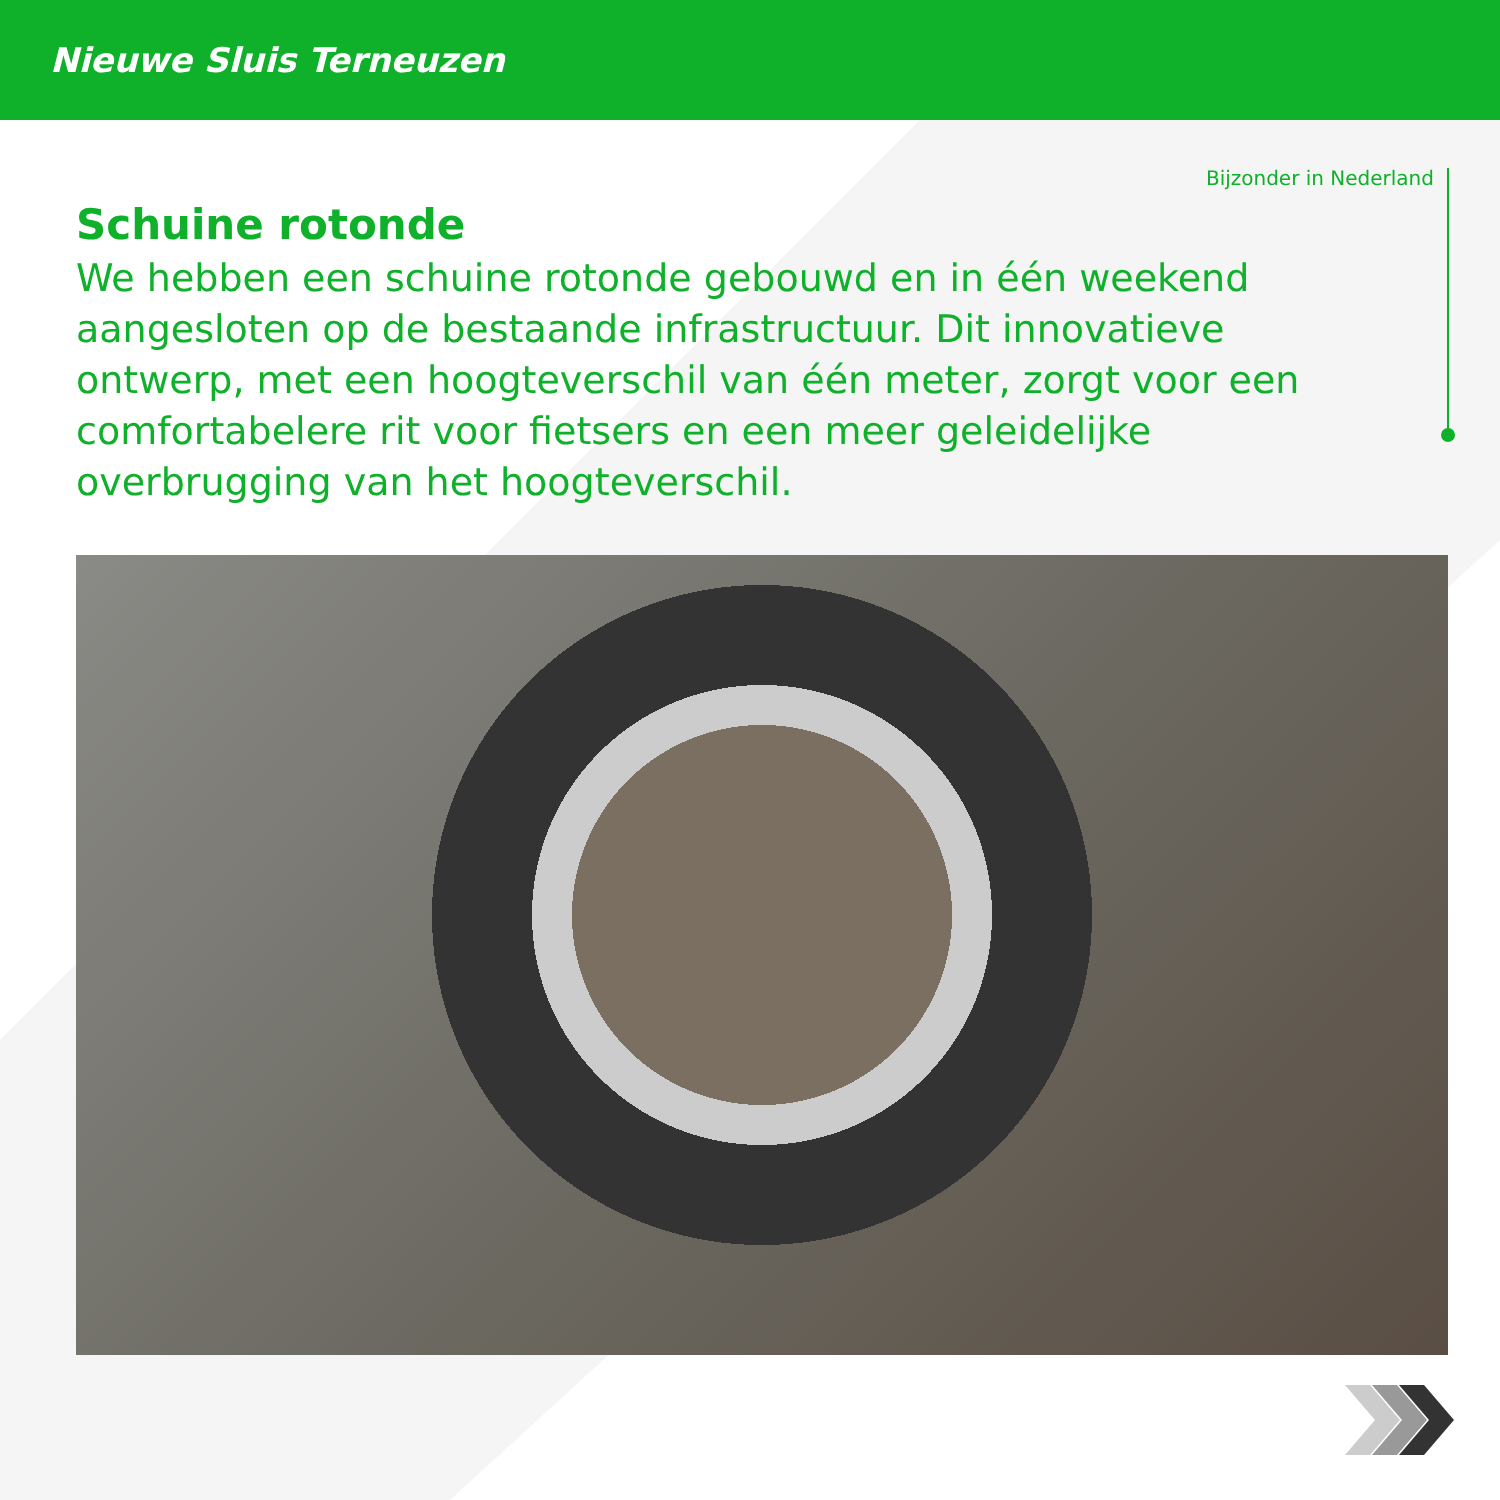Nieuwe Sluis Terneuzen
Bijzonder in Nederland
Schuine rotonde
We hebben een schuine rotonde gebouwd en in één weekend aangesloten op de bestaande infrastructuur. Dit innovatieve ontwerp, met een hoogteverschil van één meter, zorgt voor een comfortabelere rit voor fietsers en een meer geleidelijke overbrugging van het hoogteverschil.